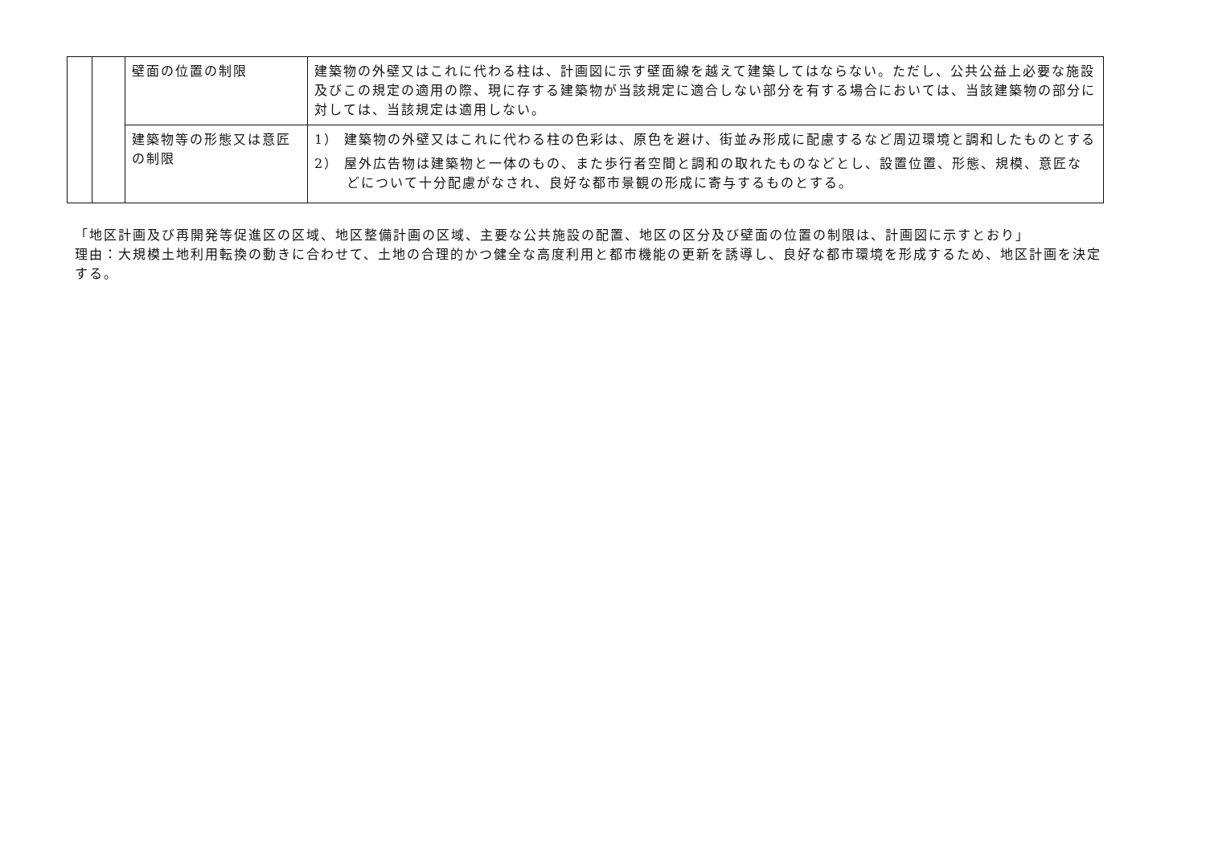| | | 壁面の位置の制限 | 建築物の外壁又はこれに代わる柱は、計画図に示す壁面線を越えて建築してはならない。ただし、公共公益上必要な施設及びこの規定の適用の際、現に存する建築物が当該規定に適合しない部分を有する場合においては、当該建築物の部分に対しては、当該規定は適用しない。 |
| | | 建築物等の形態又は意匠の制限 | 1） 建築物の外壁又はこれに代わる柱の色彩は、原色を避け、街並み形成に配慮するなど周辺環境と調和したものとする 2） 屋外広告物は建築物と一体のもの、また歩行者空間と調和の取れたものなどとし、設置位置、形態、規模、意匠などについて十分配慮がなされ、良好な都市景観の形成に寄与するものとする。 |
「地区計画及び再開発等促進区の区域、地区整備計画の区域、主要な公共施設の配置、地区の区分及び壁面の位置の制限は、計画図に示すとおり」
理由：大規模土地利用転換の動きに合わせて、土地の合理的かつ健全な高度利用と都市機能の更新を誘導し、良好な都市環境を形成するため、地区計画を決定する。